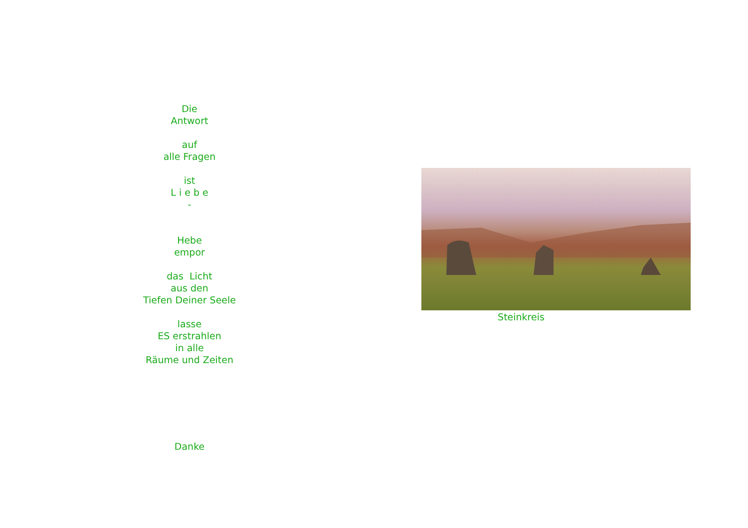Die
Antwort
auf
alle Fragen
ist
L i e b e
-
Hebe
empor
das Licht
aus den
Tiefen Deiner Seele
lasse
ES erstrahlen
in alle
Räume und Zeiten
Danke
Steinkreis